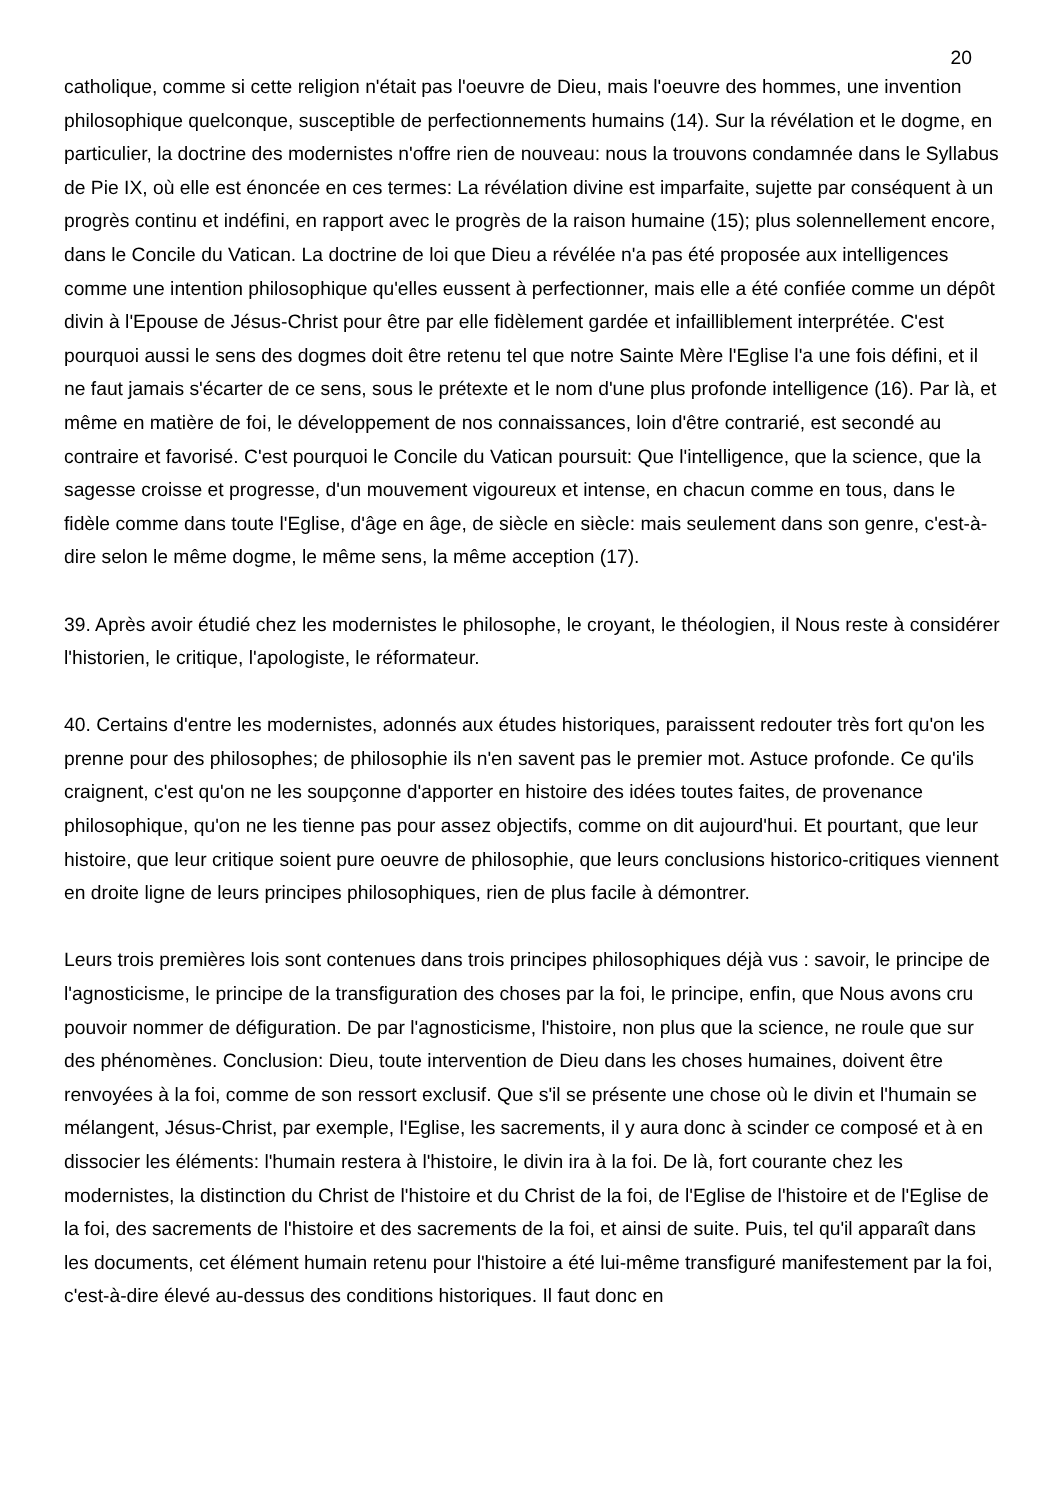20
catholique, comme si cette religion n'était pas l'oeuvre de Dieu, mais l'oeuvre des hommes, une invention philosophique quelconque, susceptible de perfectionnements humains (14). Sur la révélation et le dogme, en particulier, la doctrine des modernistes n'offre rien de nouveau: nous la trouvons condamnée dans le Syllabus de Pie IX, où elle est énoncée en ces termes: La révélation divine est imparfaite, sujette par conséquent à un progrès continu et indéfini, en rapport avec le progrès de la raison humaine (15); plus solennellement encore, dans le Concile du Vatican. La doctrine de loi que Dieu a révélée n'a pas été proposée aux intelligences comme une intention philosophique qu'elles eussent à perfectionner, mais elle a été confiée comme un dépôt divin à l'Epouse de Jésus-Christ pour être par elle fidèlement gardée et infailliblement interprétée. C'est pourquoi aussi le sens des dogmes doit être retenu tel que notre Sainte Mère l'Eglise l'a une fois défini, et il ne faut jamais s'écarter de ce sens, sous le prétexte et le nom d'une plus profonde intelligence (16). Par là, et même en matière de foi, le développement de nos connaissances, loin d'être contrarié, est secondé au contraire et favorisé. C'est pourquoi le Concile du Vatican poursuit: Que l'intelligence, que la science, que la sagesse croisse et progresse, d'un mouvement vigoureux et intense, en chacun comme en tous, dans le fidèle comme dans toute l'Eglise, d'âge en âge, de siècle en siècle: mais seulement dans son genre, c'est-à-dire selon le même dogme, le même sens, la même acception (17).
39. Après avoir étudié chez les modernistes le philosophe, le croyant, le théologien, il Nous reste à considérer l'historien, le critique, l'apologiste, le réformateur.
40. Certains d'entre les modernistes, adonnés aux études historiques, paraissent redouter très fort qu'on les prenne pour des philosophes; de philosophie ils n'en savent pas le premier mot. Astuce profonde. Ce qu'ils craignent, c'est qu'on ne les soupçonne d'apporter en histoire des idées toutes faites, de provenance philosophique, qu'on ne les tienne pas pour assez objectifs, comme on dit aujourd'hui. Et pourtant, que leur histoire, que leur critique soient pure oeuvre de philosophie, que leurs conclusions historico-critiques viennent en droite ligne de leurs principes philosophiques, rien de plus facile à démontrer.
Leurs trois premières lois sont contenues dans trois principes philosophiques déjà vus : savoir, le principe de l'agnosticisme, le principe de la transfiguration des choses par la foi, le principe, enfin, que Nous avons cru pouvoir nommer de défiguration. De par l'agnosticisme, l'histoire, non plus que la science, ne roule que sur des phénomènes. Conclusion: Dieu, toute intervention de Dieu dans les choses humaines, doivent être renvoyées à la foi, comme de son ressort exclusif. Que s'il se présente une chose où le divin et l'humain se mélangent, Jésus-Christ, par exemple, l'Eglise, les sacrements, il y aura donc à scinder ce composé et à en dissocier les éléments: l'humain restera à l'histoire, le divin ira à la foi. De là, fort courante chez les modernistes, la distinction du Christ de l'histoire et du Christ de la foi, de l'Eglise de l'histoire et de l'Eglise de la foi, des sacrements de l'histoire et des sacrements de la foi, et ainsi de suite. Puis, tel qu'il apparaît dans les documents, cet élément humain retenu pour l'histoire a été lui-même transfiguré manifestement par la foi, c'est-à-dire élevé au-dessus des conditions historiques. Il faut donc en